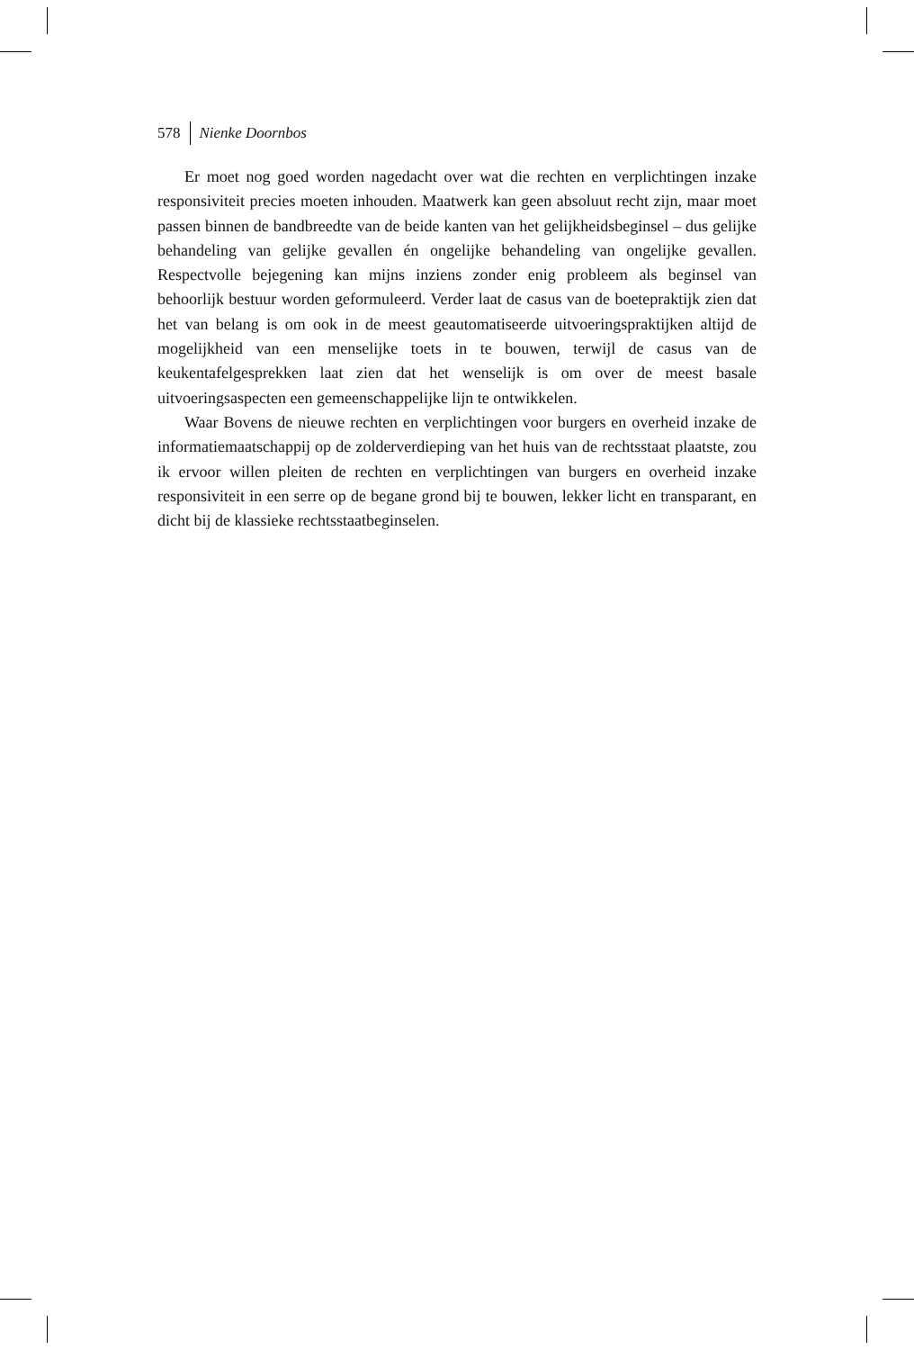578 Nienke Doornbos
Er moet nog goed worden nagedacht over wat die rechten en verplichtingen inzake responsiviteit precies moeten inhouden. Maatwerk kan geen absoluut recht zijn, maar moet passen binnen de bandbreedte van de beide kanten van het gelijkheidsbeginsel – dus gelijke behandeling van gelijke gevallen én ongelijke behandeling van ongelijke gevallen. Respectvolle bejegening kan mijns inziens zonder enig probleem als beginsel van behoorlijk bestuur worden geformuleerd. Verder laat de casus van de boetepraktijk zien dat het van belang is om ook in de meest geautomatiseerde uitvoeringspraktijken altijd de mogelijkheid van een menselijke toets in te bouwen, terwijl de casus van de keukentafelgesprekken laat zien dat het wenselijk is om over de meest basale uitvoeringsaspecten een gemeenschappelijke lijn te ontwikkelen.
Waar Bovens de nieuwe rechten en verplichtingen voor burgers en overheid inzake de informatiemaatschappij op de zolderverdieping van het huis van de rechtsstaat plaatste, zou ik ervoor willen pleiten de rechten en verplichtingen van burgers en overheid inzake responsiviteit in een serre op de begane grond bij te bouwen, lekker licht en transparant, en dicht bij de klassieke rechtsstaatbeginselen.